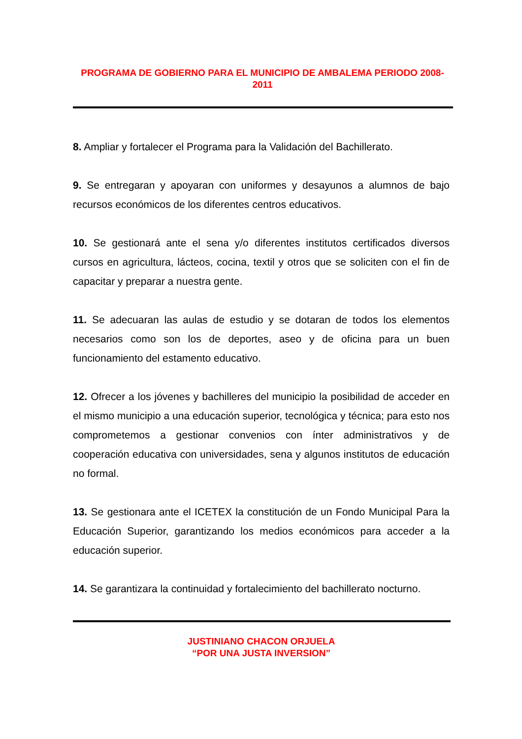PROGRAMA DE GOBIERNO PARA EL MUNICIPIO DE AMBALEMA PERIODO 2008-2011
8. Ampliar y fortalecer el Programa para la Validación del Bachillerato.
9. Se entregaran y apoyaran con uniformes y desayunos a alumnos de bajo recursos económicos de los diferentes centros educativos.
10. Se gestionará ante el sena y/o diferentes institutos certificados diversos cursos en agricultura, lácteos, cocina, textil y otros que se soliciten con el fin de capacitar y preparar a nuestra gente.
11. Se adecuaran las aulas de estudio y se dotaran de todos los elementos necesarios como son los de deportes, aseo y de oficina para un buen funcionamiento del estamento educativo.
12. Ofrecer a los jóvenes y bachilleres del municipio la posibilidad de acceder en el mismo municipio a una educación superior, tecnológica y técnica; para esto nos comprometemos a gestionar convenios con ínter administrativos y de cooperación educativa con universidades, sena y algunos institutos de educación no formal.
13. Se gestionara ante el ICETEX la constitución de un Fondo Municipal Para la Educación Superior, garantizando los medios económicos para acceder a la educación superior.
14. Se garantizara la continuidad y fortalecimiento del bachillerato nocturno.
JUSTINIANO CHACON ORJUELA
“POR UNA JUSTA INVERSION”